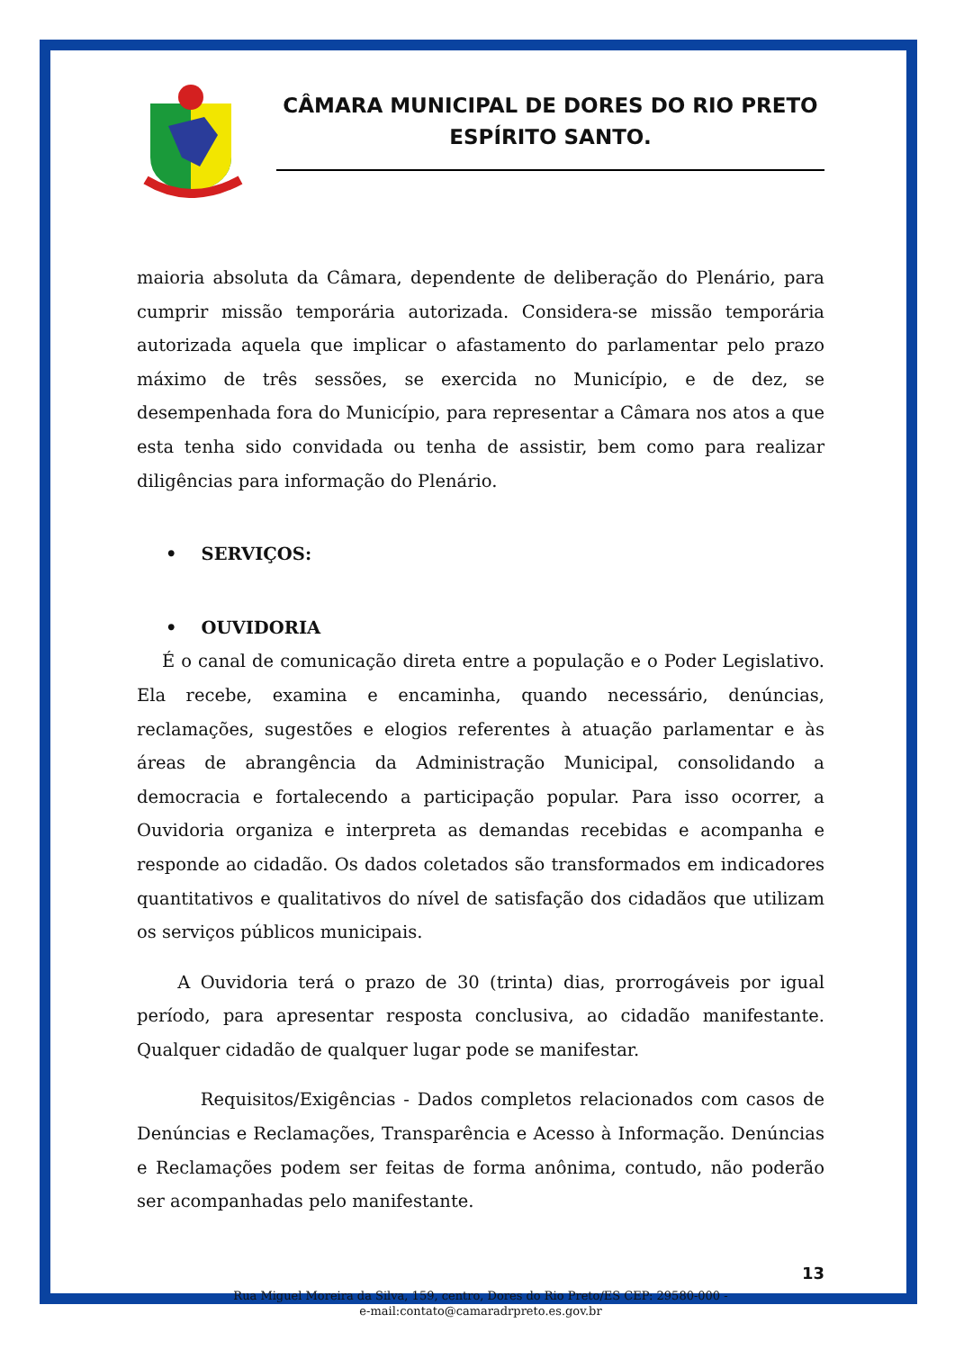CÂMARA MUNICIPAL DE DORES DO RIO PRETO ESPÍRITO SANTO.
maioria absoluta da Câmara, dependente de deliberação do Plenário, para cumprir missão temporária autorizada. Considera-se missão temporária autorizada aquela que implicar o afastamento do parlamentar pelo prazo máximo de três sessões, se exercida no Município, e de dez, se desempenhada fora do Município, para representar a Câmara nos atos a que esta tenha sido convidada ou tenha de assistir, bem como para realizar diligências para informação do Plenário.
• SERVIÇOS:
• OUVIDORIA
É o canal de comunicação direta entre a população e o Poder Legislativo. Ela recebe, examina e encaminha, quando necessário, denúncias, reclamações, sugestões e elogios referentes à atuação parlamentar e às áreas de abrangência da Administração Municipal, consolidando a democracia e fortalecendo a participação popular. Para isso ocorrer, a Ouvidoria organiza e interpreta as demandas recebidas e acompanha e responde ao cidadão. Os dados coletados são transformados em indicadores quantitativos e qualitativos do nível de satisfação dos cidadãos que utilizam os serviços públicos municipais.
A Ouvidoria terá o prazo de 30 (trinta) dias, prorrogáveis por igual período, para apresentar resposta conclusiva, ao cidadão manifestante. Qualquer cidadão de qualquer lugar pode se manifestar.
Requisitos/Exigências - Dados completos relacionados com casos de Denúncias e Reclamações, Transparência e Acesso à Informação. Denúncias e Reclamações podem ser feitas de forma anônima, contudo, não poderão ser acompanhadas pelo manifestante.
13
Rua Miguel Moreira da Silva, 159, centro, Dores do Rio Preto/ES CEP: 29580-000 -
e-mail:contato@camaradrpreto.es.gov.br